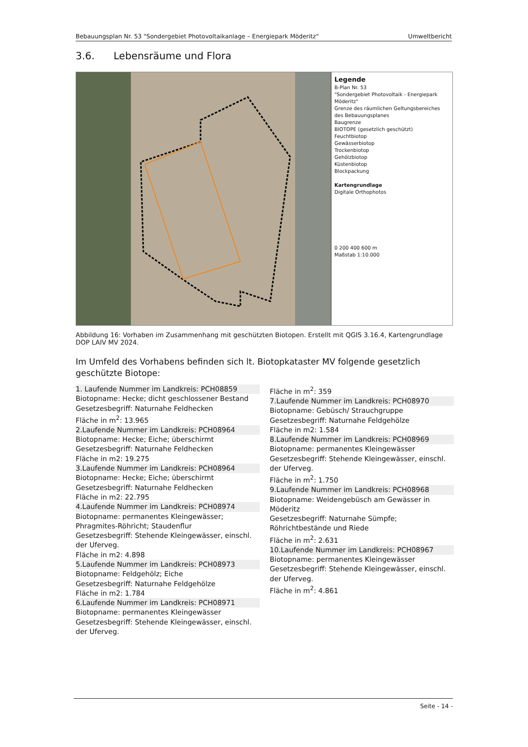Bebauungsplan Nr. 53 "Sondergebiet Photovoltaikanlage – Energiepark Möderitz“Umweltbericht
3.6. Lebensräume und Flora
Legende
B-Plan Nr. 53
"Sondergebiet Photovoltaik - Energiepark Möderitz"
Grenze des räumlichen Geltungsbereiches des Bebauungsplanes
Baugrenze
BIOTOPE (gesetzlich geschützt)
Feuchtbiotop
Gewässerbiotop
Trockenbiotop
Gehölzbiotop
Küstenbiotop
Blockpackung
Kartengrundlage
Digitale Orthophotos
0 200 400 600 m
Maßstab 1:10.000
Abbildung 16: Vorhaben im Zusammenhang mit geschützten Biotopen. Erstellt mit QGIS 3.16.4, Kartengrundlage DOP LAIV MV 2024.
Im Umfeld des Vorhabens befinden sich lt. Biotopkataster MV folgende gesetzlich geschützte Biotope:
1. Laufende Nummer im Landkreis: PCH08859
Biotopname: Hecke; dicht geschlossener Bestand
Gesetzesbegriff: Naturnahe Feldhecken
Fläche in m<sup>2</sup>: 13.965
2.Laufende Nummer im Landkreis: PCH08964
Biotopname: Hecke; Eiche; überschirmt
Gesetzesbegriff: Naturnahe Feldhecken
Fläche in m2: 19.275
3.Laufende Nummer im Landkreis: PCH08964
Biotopname: Hecke; Eiche; überschirmt
Gesetzesbegriff: Naturnahe Feldhecken
Fläche in m2: 22.795
4.Laufende Nummer im Landkreis: PCH08974
Biotopname: permanentes Kleingewässer; Phragmites-Röhricht; Staudenflur
Gesetzesbegriff: Stehende Kleingewässer, einschl. der Uferveg.
Fläche in m2: 4.898
5.Laufende Nummer im Landkreis: PCH08973
Biotopname: Feldgehölz; Eiche
Gesetzesbegriff: Naturnahe Feldgehölze
Fläche in m2: 1.784
6.Laufende Nummer im Landkreis: PCH08971
Biotopname: permanentes Kleingewässer
Gesetzesbegriff: Stehende Kleingewässer, einschl. der Uferveg.
Fläche in m<sup>2</sup>: 359
7.Laufende Nummer im Landkreis: PCH08970
Biotopname: Gebüsch/ Strauchgruppe
Gesetzesbegriff: Naturnahe Feldgehölze
Fläche in m2: 1.584
8.Laufende Nummer im Landkreis: PCH08969
Biotopname: permanentes Kleingewässer
Gesetzesbegriff: Stehende Kleingewässer, einschl. der Uferveg.
Fläche in m<sup>2</sup>: 1.750
9.Laufende Nummer im Landkreis: PCH08968
Biotopname: Weidengebüsch am Gewässer in Möderitz
Gesetzesbegriff: Naturnahe Sümpfe; Röhrichtbestände und Riede
Fläche in m<sup>2</sup>: 2.631
10.Laufende Nummer im Landkreis: PCH08967
Biotopname: permanentes Kleingewässer
Gesetzesbegriff: Stehende Kleingewässer, einschl. der Uferveg.
Fläche in m<sup>2</sup>: 4.861
Seite - 14 -